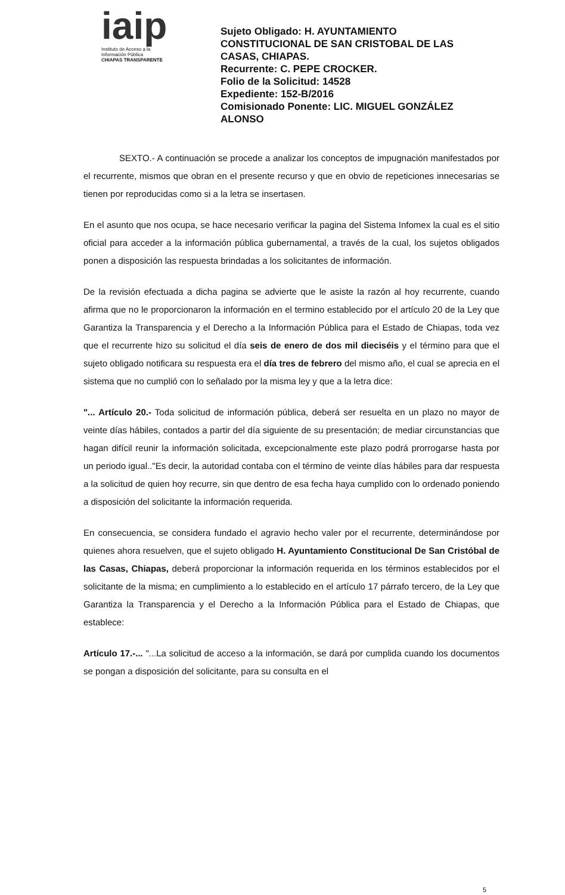iaip
Instituto de Acceso a la
Información Pública
CHIAPAS TRANSPARENTE
Sujeto Obligado: H. AYUNTAMIENTO CONSTITUCIONAL DE SAN CRISTOBAL DE LAS CASAS, CHIAPAS.
Recurrente: C. PEPE CROCKER.
Folio de la Solicitud: 14528
Expediente: 152-B/2016
Comisionado Ponente: LIC. MIGUEL GONZÁLEZ ALONSO
SEXTO.- A continuación se procede a analizar los conceptos de impugnación manifestados por el recurrente, mismos que obran en el presente recurso y que en obvio de repeticiones innecesarias se tienen por reproducidas como si a la letra se insertasen.
En el asunto que nos ocupa, se hace necesario verificar la pagina del Sistema Infomex la cual es el sitio oficial para acceder a la información pública gubernamental, a través de la cual, los sujetos obligados ponen a disposición las respuesta brindadas a los solicitantes de información.
De la revisión efectuada a dicha pagina se advierte que le asiste la razón al hoy recurrente, cuando afirma que no le proporcionaron la información en el termino establecido por el artículo 20 de la Ley que Garantiza la Transparencia y el Derecho a la Información Pública para el Estado de Chiapas, toda vez que el recurrente hizo su solicitud el día seis de enero de dos mil dieciséis y el término para que el sujeto obligado notificara su respuesta era el día tres de febrero del mismo año, el cual se aprecia en el sistema que no cumplió con lo señalado por la misma ley y que a la letra dice:
"... Artículo 20.- Toda solicitud de información pública, deberá ser resuelta en un plazo no mayor de veinte días hábiles, contados a partir del día siguiente de su presentación; de mediar circunstancias que hagan difícil reunir la información solicitada, excepcionalmente este plazo podrá prorrogarse hasta por un periodo igual.."Es decir, la autoridad contaba con el término de veinte días hábiles para dar respuesta a la solicitud de quien hoy recurre, sin que dentro de esa fecha haya cumplido con lo ordenado poniendo a disposición del solicitante la información requerida.
En consecuencia, se considera fundado el agravio hecho valer por el recurrente, determinándose por quienes ahora resuelven, que el sujeto obligado H. Ayuntamiento Constitucional De San Cristóbal de las Casas, Chiapas, deberá proporcionar la información requerida en los términos establecidos por el solicitante de la misma; en cumplimiento a lo establecido en el artículo 17 párrafo tercero, de la Ley que Garantiza la Transparencia y el Derecho a la Información Pública para el Estado de Chiapas, que establece:
Artículo 17.-... "...La solicitud de acceso a la información, se dará por cumplida cuando los documentos se pongan a disposición del solicitante, para su consulta en el
5